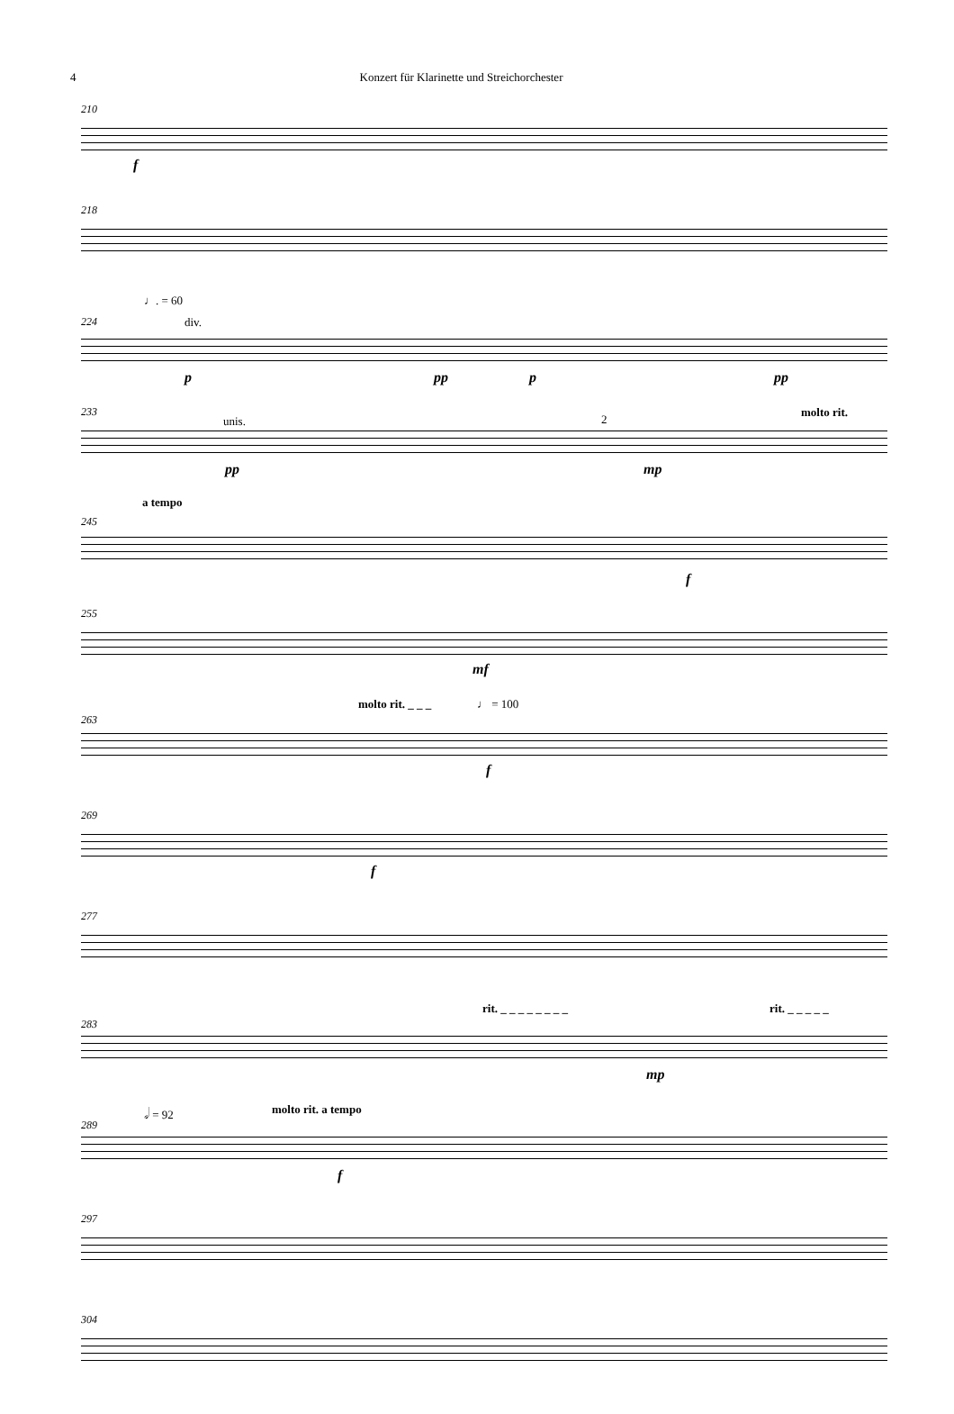4 Konzert für Klarinette und Streichorchester
210
f
218
♩. = 60
224 div.
p pp p pp
233
unis.
molto rit.
pp
2
mp
a tempo
245
f
255
mf
molto rit. _ _ _ ♩ = 100
263
f
269
f
277
rit. _ _ _ _ _ _ _ _ rit. _ _ _ _ _
283
mp
𝅗𝅥 = 92 molto rit. a tempo
289
f
297
304